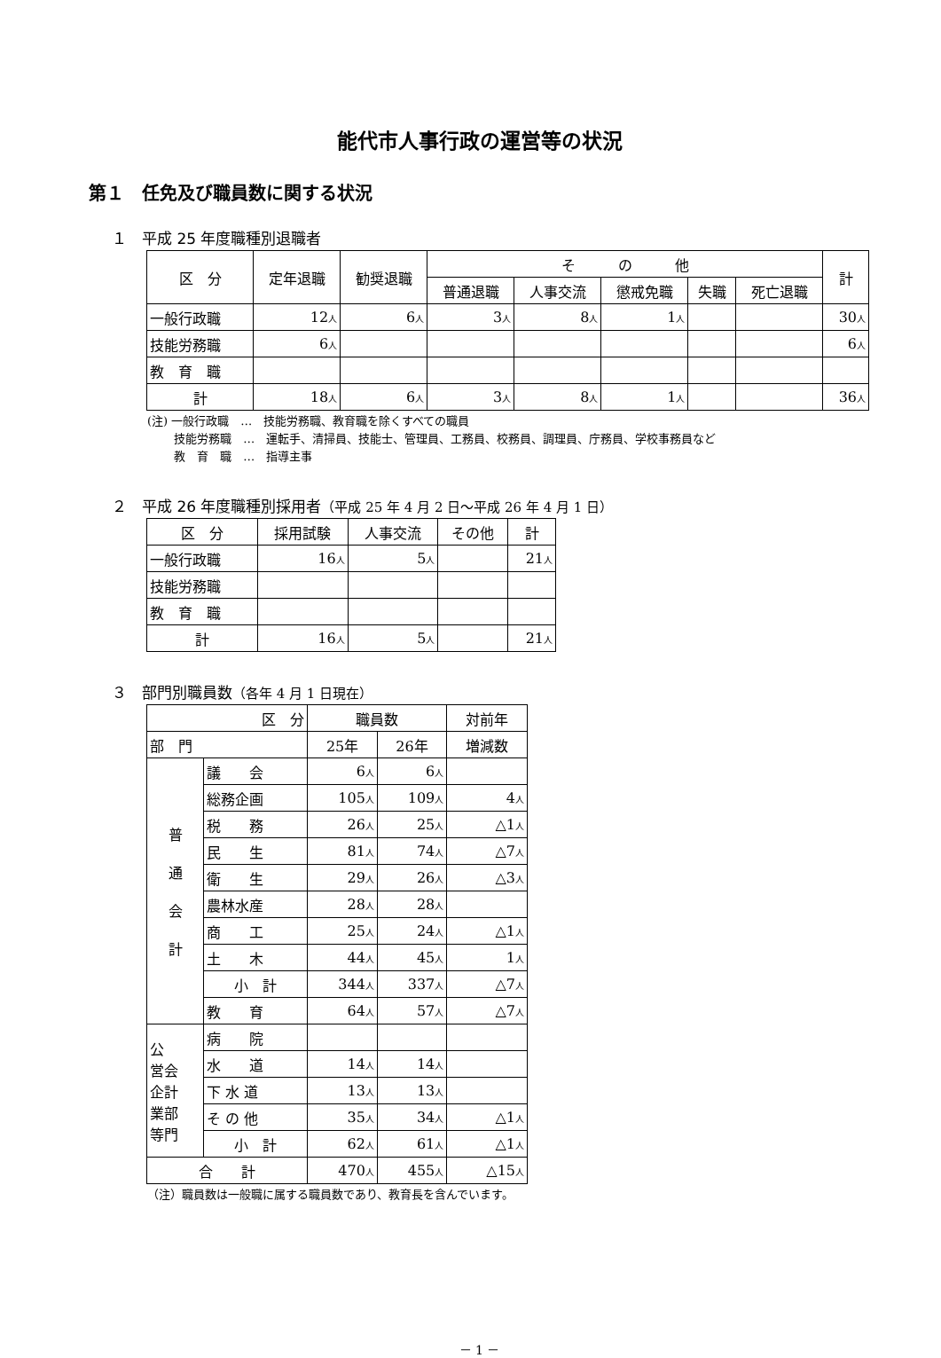能代市人事行政の運営等の状況
第１　任免及び職員数に関する状況
１　平成 25 年度職種別退職者
| 区 分 | 定年退職 | 勧奨退職 | そ の 他 | | | | | 計 |
| --- | --- | --- | --- | --- | --- | --- | --- | --- |
| | | | 普通退職 | 人事交流 | 懲戒免職 | 失職 | 死亡退職 | |
| 一般行政職 | 12 人 | 6 人 | 3 人 | 8 人 | 1 人 | | | 30 人 |
| 技能労務職 | 6 人 | | | | | | | 6 人 |
| 教 育 職 | | | | | | | | |
| 計 | 18 人 | 6 人 | 3 人 | 8 人 | 1 人 | | | 36 人 |
(注) 一般行政職　…　技能労務職、教育職を除くすべての職員
　　 技能労務職　…　運転手、清掃員、技能士、管理員、工務員、校務員、調理員、庁務員、学校事務員など
　　 教　育　職　…　指導主事
２　平成 26 年度職種別採用者（平成 25 年 4 月 2 日～平成 26 年 4 月 1 日）
| 区 分 | 採用試験 | 人事交流 | その他 | 計 |
| --- | --- | --- | --- | --- |
| 一般行政職 | 16 人 | 5 人 | | 21 人 |
| 技能労務職 | | | | |
| 教 育 職 | | | | |
| 計 | 16 人 | 5 人 | | 21 人 |
３　部門別職員数（各年 4 月 1 日現在）
| 区 分 | | 職員数 | | 対前年 |
| --- | --- | --- | --- | --- |
| 部 門 | | 25年 | 26年 | 増減数 |
| 普 通 会 計 | 議 会 | 6 人 | 6 人 | |
| | 総務企画 | 105 人 | 109 人 | 4 人 |
| | 税 務 | 26 人 | 25 人 | △1 人 |
| | 民 生 | 81 人 | 74 人 | △7 人 |
| | 衛 生 | 29 人 | 26 人 | △3 人 |
| | 農林水産 | 28 人 | 28 人 | |
| | 商 工 | 25 人 | 24 人 | △1 人 |
| | 土 木 | 44 人 | 45 人 | 1 人 |
| | 小 計 | 344 人 | 337 人 | △7 人 |
| | 教 育 | 64 人 | 57 人 | △7 人 |
| 公 営会 企計 業部 等門 | 病 院 | | | |
| | 水 道 | 14 人 | 14 人 | |
| | 下 水 道 | 13 人 | 13 人 | |
| | そ の 他 | 35 人 | 34 人 | △1 人 |
| | 小 計 | 62 人 | 61 人 | △1 人 |
| 合 計 | | 470 人 | 455 人 | △15 人 |
（注）職員数は一般職に属する職員数であり、教育長を含んでいます。
－ 1 －